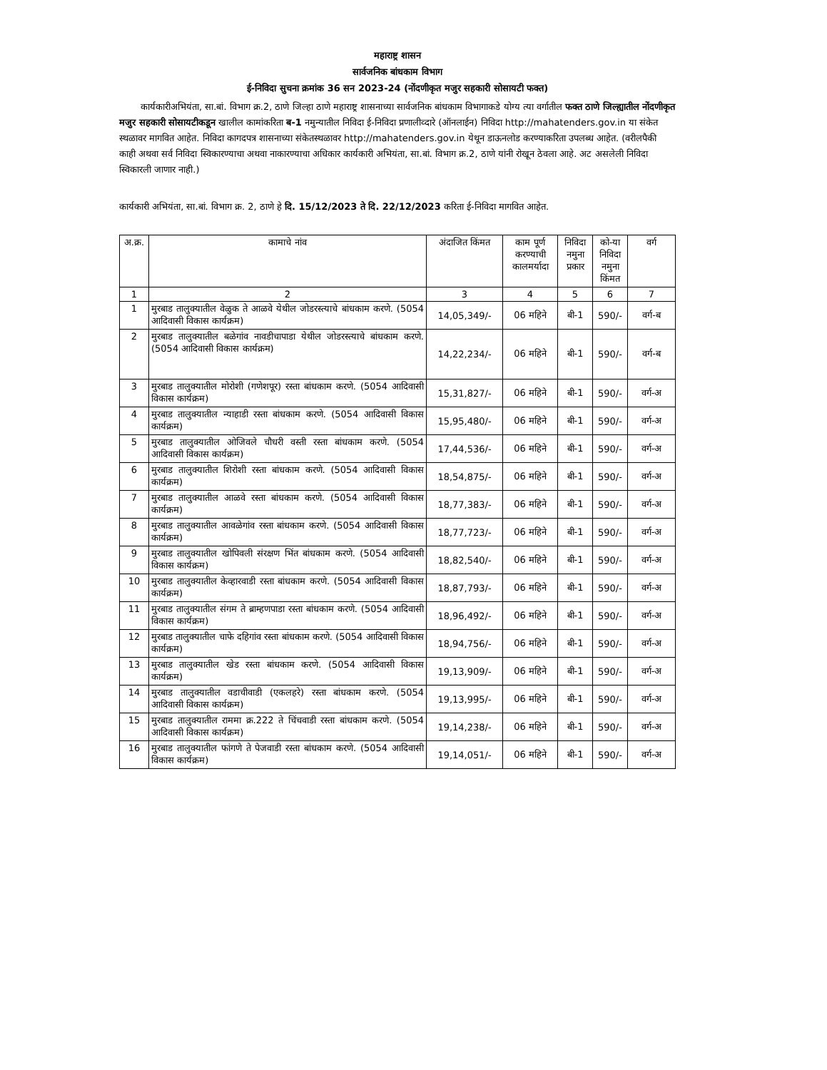महाराष्ट्र शासन
सार्वजनिक बांधकाम विभाग
ई-निविदा सुचना क्रमांक 36 सन 2023-24 (नोंदणीकृत मजुर सहकारी सोसायटी फक्त)
कार्यकारीअभियंता, सा.बां. विभाग क्र.2, ठाणे जिल्हा ठाणे महाराष्ट्र शासनाच्या सार्वजनिक बांधकाम विभागाकडे योग्य त्या वर्गातील फक्त ठाणे जिल्ह्यातील नोंदणीकृत मजुर सहकारी सोसायटीकडून खालील कामांकरिता ब-1 नमुन्यातील निविदा ई-निविदा प्रणालीव्दारे (ऑनलाईन) निविदा http://mahatenders.gov.in या संकेत स्थळावर मागवित आहेत. निविदा कागदपत्र शासनाच्या संकेतस्थळावर http://mahatenders.gov.in येथून डाऊनलोड करण्याकरिता उपलब्ध आहेत. (वरीलपैकी काही अथवा सर्व निविदा स्विकारण्याचा अथवा नाकारण्याचा अधिकार कार्यकारी अभियंता, सा.बां. विभाग क्र.2, ठाणे यांनी रोखून ठेवला आहे. अट असलेली निविदा स्विकारली जाणार नाही.)
कार्यकारी अभियंता, सा.बां. विभाग क्र. 2, ठाणे हे दि. 15/12/2023 ते दि. 22/12/2023 करिता ई-निविदा मागवित आहेत.
| अ.क्र. | कामाचे नांव | अंदाजित किंमत | काम पूर्ण करण्याची कालमर्यादा | निविदा नमुना प्रकार | को-या निविदा नमुना किंमत | वर्ग |
| --- | --- | --- | --- | --- | --- | --- |
| 1 | 2 | 3 | 4 | 5 | 6 | 7 |
| 1 | मुरबाड तालुक्यातील वेळुक ते आळवे येथील जोडरस्त्याचे बांधकाम करणे. (5054 आदिवासी विकास कार्यक्रम) | 14,05,349/- | 06 महिने | बी-1 | 590/- | वर्ग-ब |
| 2 | मुरबाड तालुक्यातील बळेगांव नावडीचापाडा येथील जोडरस्त्याचे बांधकाम करणे. (5054 आदिवासी विकास कार्यक्रम) | 14,22,234/- | 06 महिने | बी-1 | 590/- | वर्ग-ब |
| 3 | मुरबाड तालुक्यातील मोरोशी (गणेशपूर) रस्ता बांधकाम करणे. (5054 आदिवासी विकास कार्यक्रम) | 15,31,827/- | 06 महिने | बी-1 | 590/- | वर्ग-अ |
| 4 | मुरबाड तालुक्यातील न्याहाडी रस्ता बांधकाम करणे. (5054 आदिवासी विकास कार्यक्रम) | 15,95,480/- | 06 महिने | बी-1 | 590/- | वर्ग-अ |
| 5 | मुरबाड तालुक्यातील ओजिवले चौधरी वस्ती रस्ता बांधकाम करणे. (5054 आदिवासी विकास कार्यक्रम) | 17,44,536/- | 06 महिने | बी-1 | 590/- | वर्ग-अ |
| 6 | मुरबाड तालुक्यातील शिरोशी रस्ता बांधकाम करणे. (5054 आदिवासी विकास कार्यक्रम) | 18,54,875/- | 06 महिने | बी-1 | 590/- | वर्ग-अ |
| 7 | मुरबाड तालुक्यातील आळवे रस्ता बांधकाम करणे. (5054 आदिवासी विकास कार्यक्रम) | 18,77,383/- | 06 महिने | बी-1 | 590/- | वर्ग-अ |
| 8 | मुरबाड तालुक्यातील आवळेगांव रस्ता बांधकाम करणे. (5054 आदिवासी विकास कार्यक्रम) | 18,77,723/- | 06 महिने | बी-1 | 590/- | वर्ग-अ |
| 9 | मुरबाड तालुक्यातील खोपिवली संरक्षण भिंत बांधकाम करणे. (5054 आदिवासी विकास कार्यक्रम) | 18,82,540/- | 06 महिने | बी-1 | 590/- | वर्ग-अ |
| 10 | मुरबाड तालुक्यातील केव्हारवाडी रस्ता बांधकाम करणे. (5054 आदिवासी विकास कार्यक्रम) | 18,87,793/- | 06 महिने | बी-1 | 590/- | वर्ग-अ |
| 11 | मुरबाड तालुक्यातील संगम ते ब्राम्हणपाडा रस्ता बांधकाम करणे. (5054 आदिवासी विकास कार्यक्रम) | 18,96,492/- | 06 महिने | बी-1 | 590/- | वर्ग-अ |
| 12 | मुरबाड तालुक्यातील चाफे दहिगांव रस्ता बांधकाम करणे. (5054 आदिवासी विकास कार्यक्रम) | 18,94,756/- | 06 महिने | बी-1 | 590/- | वर्ग-अ |
| 13 | मुरबाड तालुक्यातील खेड रस्ता बांधकाम करणे. (5054 आदिवासी विकास कार्यक्रम) | 19,13,909/- | 06 महिने | बी-1 | 590/- | वर्ग-अ |
| 14 | मुरबाड तालुक्यातील वडाचीवाडी (एकलहरे) रस्ता बांधकाम करणे. (5054 आदिवासी विकास कार्यक्रम) | 19,13,995/- | 06 महिने | बी-1 | 590/- | वर्ग-अ |
| 15 | मुरबाड तालुक्यातील राममा क्र.222 ते चिंचवाडी रस्ता बांधकाम करणे. (5054 आदिवासी विकास कार्यक्रम) | 19,14,238/- | 06 महिने | बी-1 | 590/- | वर्ग-अ |
| 16 | मुरबाड तालुक्यातील फांगणे ते पेजवाडी रस्ता बांधकाम करणे. (5054 आदिवासी विकास कार्यक्रम) | 19,14,051/- | 06 महिने | बी-1 | 590/- | वर्ग-अ |